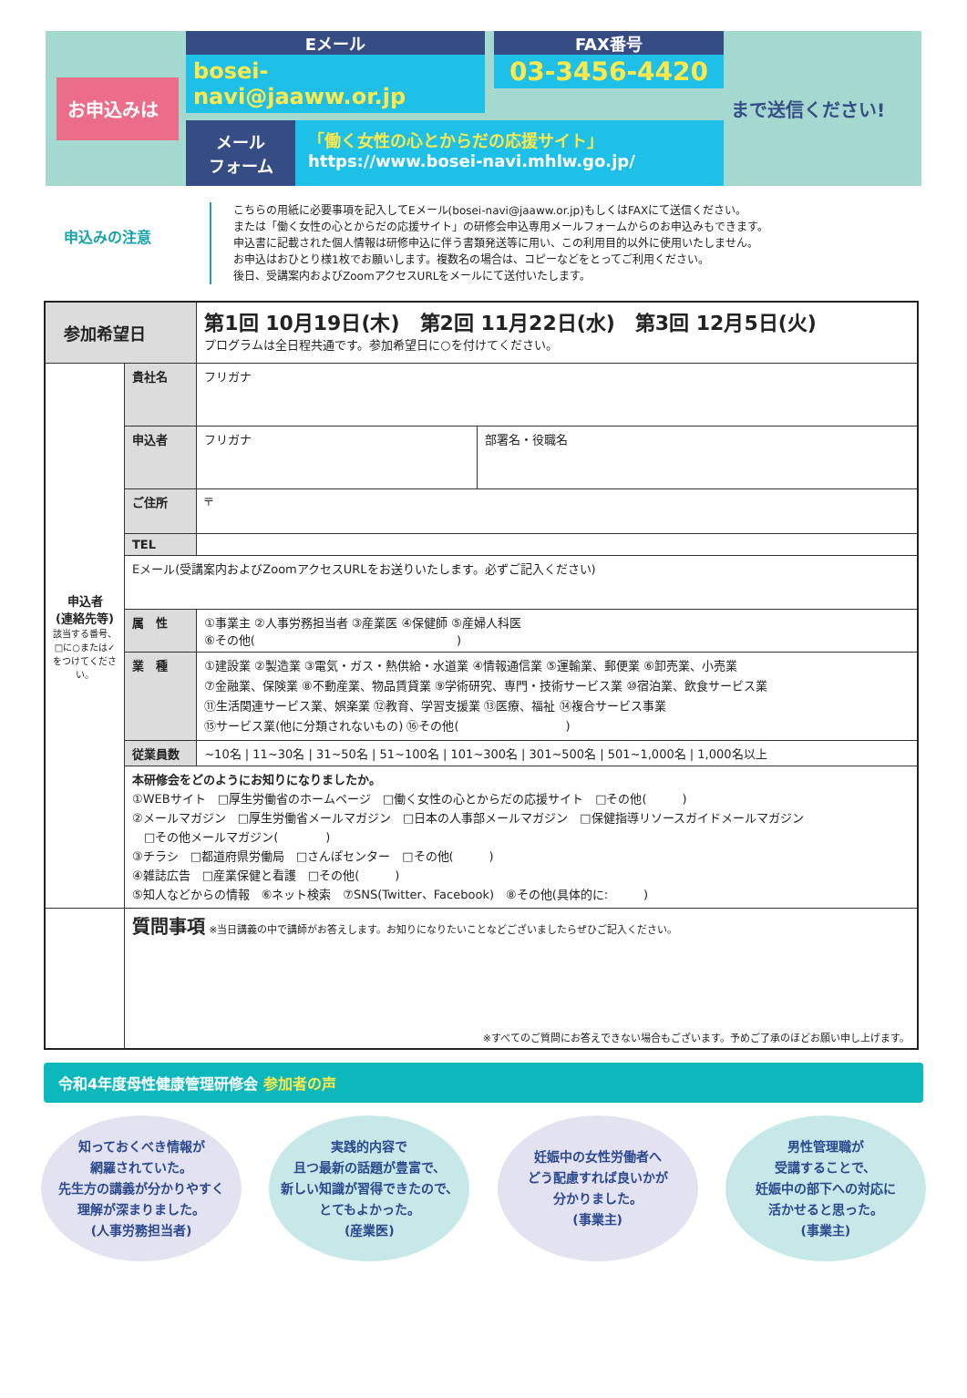お申込みは
Eメール
bosei-navi@jaaww.or.jp
FAX番号
03-3456-4420
メール
フォーム
「働く女性の心とからだの応援サイト」
https://www.bosei-navi.mhlw.go.jp/
まで送信ください!
申込みの注意
こちらの用紙に必要事項を記入してEメール(bosei-navi@jaaww.or.jp)もしくはFAXにて送信ください。
または「働く女性の心とからだの応援サイト」の研修会申込専用メールフォームからのお申込みもできます。
申込書に記載された個人情報は研修申込に伴う書類発送等に用い、この利用目的以外に使用いたしません。
お申込はおひとり様1枚でお願いします。複数名の場合は、コピーなどをとってご利用ください。
後日、受講案内およびZoomアクセスURLをメールにて送付いたします。
| 参加希望日 | | 第1回 10月19日(木) 第2回 11月22日(水) 第3回 12月5日(火) プログラムは全日程共通です。参加希望日に○を付けてください。 | |
| 申込者 (連絡先等) 該当する番号、□に○または✓をつけてください。 | 貴社名 | フリガナ | |
| | 申込者 | フリガナ | 部署名・役職名 |
| | ご住所 | 〒 | |
| | TEL | | |
| | Eメール(受講案内およびZoomアクセスURLをお送りいたします。必ずご記入ください) | | |
| | 属 性 | ①事業主 ②人事労務担当者 ③産業医 ④保健師 ⑤産婦人科医 ⑥その他( ) | |
| | 業 種 | ①建設業 ②製造業 ③電気・ガス・熱供給・水道業 ④情報通信業 ⑤運輸業、郵便業 ⑥卸売業、小売業 ⑦金融業、保険業 ⑧不動産業、物品賃貸業 ⑨学術研究、専門・技術サービス業 ⑩宿泊業、飲食サービス業 ⑪生活関連サービス業、娯楽業 ⑫教育、学習支援業 ⑬医療、福祉 ⑭複合サービス事業 ⑮サービス業(他に分類されないもの) ⑯その他( ) | |
| | 従業員数 | ~10名 / 11~30名 / 31~50名 / 51~100名 / 101~300名 / 301~500名 / 501~1,000名 / 1,000名以上 | |
| | 本研修会をどのようにお知りになりましたか。 ①WEBサイト □厚生労働省のホームページ □働く女性の心とからだの応援サイト □その他( ) ②メールマガジン □厚生労働省メールマガジン □日本の人事部メールマガジン □保健指導リソースガイドメールマガジン □その他メールマガジン( ) ③チラシ □都道府県労働局 □さんぽセンター □その他( ) ④雑誌広告 □産業保健と看護 □その他( ) ⑤知人などからの情報 ⑥ネット検索 ⑦SNS(Twitter、Facebook) ⑧その他(具体的に: ) | | |
| | 質問事項 ※当日講義の中で講師がお答えします。お知りになりたいことなどございましたらぜひご記入ください。 ※すべてのご質問にお答えできない場合もございます。予めご了承のほどお願い申し上げます。 | | |
令和4年度母性健康管理研修会 参加者の声
知っておくべき情報が
網羅されていた。
先生方の講義が分かりやすく
理解が深まりました。
(人事労務担当者)
実践的内容で
且つ最新の話題が豊富で、
新しい知識が習得できたので、
とてもよかった。
(産業医)
妊娠中の女性労働者へ
どう配慮すれば良いかが
分かりました。
(事業主)
男性管理職が
受講することで、
妊娠中の部下への対応に
活かせると思った。
(事業主)